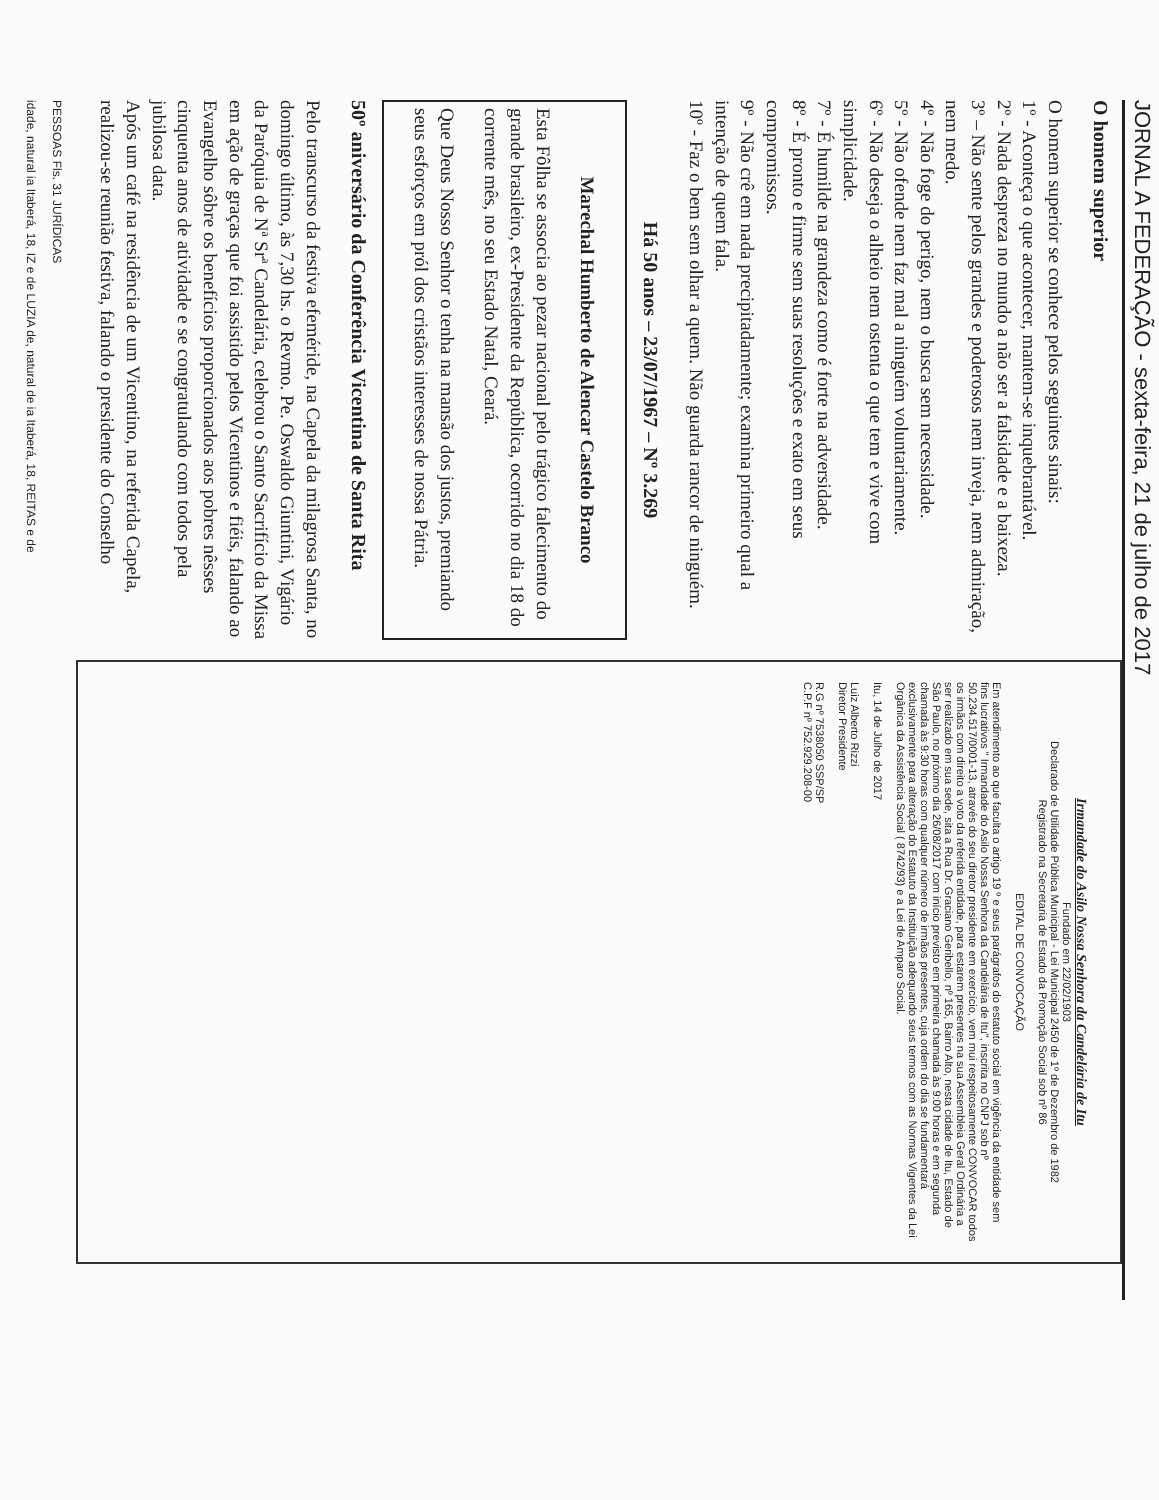JORNAL A FEDERAÇÃO - sexta-feira, 21 de julho de 2017
O homem superior
O homem superior se conhece pelos seguintes sinais:
1º - Aconteça o que acontecer, mantem-se inquebrantável.
2º - Nada despreza no mundo a não ser a falsidade e a baixeza.
3º – Não sente pelos grandes e poderosos nem inveja, nem admiração, nem medo.
4º - Não foge do perigo, nem o busca sem necessidade.
5º - Não ofende nem faz mal a ninguém voluntariamente.
6º - Não deseja o alheio nem ostenta o que tem e vive com simplicidade.
7º - É humilde na grandeza como é forte na adversidade.
8º - É pronto e firme sem suas resoluções e exato em seus compromissos.
9º - Não crê em nada precipitadamente; examina primeiro qual a intenção de quem fala.
10º - Faz o bem sem olhar a quem. Não guarda rancor de ninguém.
Há 50 anos – 23/07/1967 – Nº 3.269
Marechal Humberto de Alencar Castelo Branco
Esta Fôlha se associa ao pezar nacional pelo trágico falecimento do grande brasileiro, ex-Presidente da República, ocorrido no dia 18 do corrente mês, no seu Estado Natal, Ceará.
Que Deus Nosso Senhor o tenha na mansão dos justos, premiando seus esforços em pról dos cristãos interesses de nossa Pátria.
50º aniversário da Conferência Vicentina de Santa Rita
Pelo transcurso da festiva efeméride, na Capela da milagrosa Santa, no domingo último, às 7,30 hs. o Revmo. Pe. Oswaldo Giuntini, Vigário da Paróquia de Nª Srª Candelária, celebrou o Santo Sacrifício da Missa em ação de graças que foi assistido pelos Vicentinos e fiéis, falando ao Evangelho sôbre os benefícios proporcionados aos pobres nêsses cinquenta anos de atividade e se congratulando com todos pela jubilosa data.
Após um café na residência de um Vicentino, na referida Capela, realizou-se reunião festiva, falando o presidente do Conselho
Irmandade do Asilo Nossa Senhora da Candelária de Itu
Fundado em 22/02/1903
Declarado de Utilidade Pública Municipal - Lei Municipal 2450 de 1º de Dezembro de 1982
Registrado na Secretaria de Estado da Promoção Social sob nº 86
EDITAL DE CONVOCAÇÃO
Em atendimento ao que faculta o artigo 19 º e seus parágrafos do estatuto social em vigência da entidade sem fins lucrativos " Irmandade do Asilo Nossa Senhora da Candelária de Itu", inscrita no CNPJ sob nº 50.234.517/0001-13, através do seu diretor presidente em exercício, vem mui respeitosamente CONVOCAR todos os irmãos com direito a voto da referida entidade, para estarem presentes na sua Assembleia Geral Ordinária a ser realizado em sua sede, sita a Rua Dr. Graciano Geribello, nº 165, Bairro Alto, nesta cidade de Itu, Estado de São Paulo, no próximo dia 26/08/2017 com início previsto em primeira chamada às 9:00 horas e em segunda chamada às 9:30 horas com qualquer número de irmãos presentes, cuja ordem do dia se fundamentará exclusivamente para alteração do Estatuto da Instituição adequando seus termos com as Normas Vigentes da Lei Orgânica da Assistência Social ( 8742/93) e a Lei de Amparo Social.
Itu, 14 de Julho de 2017
Luiz Alberto Rizzi
Diretor Presidente
R.G nº 7538050 SSP/SP
C.P.F nº 752.929.208-00
PESSOAS Fls. 31 JURÍDICAS
idade, natural ia Itaberá, 18, IZ e de LUZIA de, natural de ia Itaberá, 18, REITAS e de